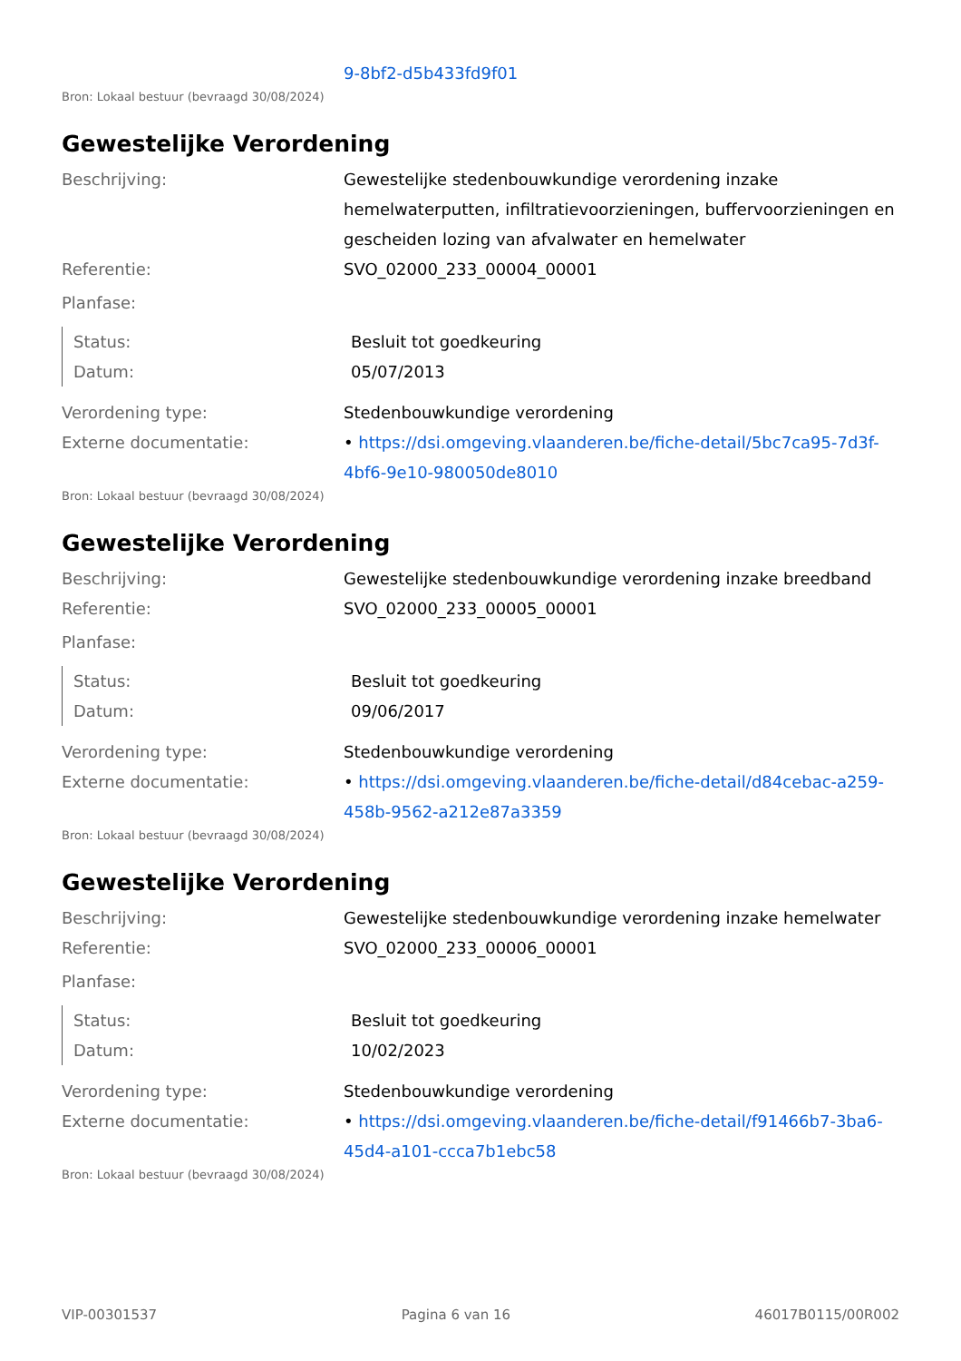9-8bf2-d5b433fd9f01
Bron: Lokaal bestuur (bevraagd 30/08/2024)
Gewestelijke Verordening
Beschrijving: Gewestelijke stedenbouwkundige verordening inzake hemelwaterputten, infiltratievoorzieningen, buffervoorzieningen en gescheiden lozing van afvalwater en hemelwater
Referentie: SVO_02000_233_00004_00001
Planfase:
Status: Besluit tot goedkeuring
Datum: 05/07/2013
Verordening type: Stedenbouwkundige verordening
Externe documentatie: • https://dsi.omgeving.vlaanderen.be/fiche-detail/5bc7ca95-7d3f-4bf6-9e10-980050de8010
Bron: Lokaal bestuur (bevraagd 30/08/2024)
Gewestelijke Verordening
Beschrijving: Gewestelijke stedenbouwkundige verordening inzake breedband
Referentie: SVO_02000_233_00005_00001
Planfase:
Status: Besluit tot goedkeuring
Datum: 09/06/2017
Verordening type: Stedenbouwkundige verordening
Externe documentatie: • https://dsi.omgeving.vlaanderen.be/fiche-detail/d84cebac-a259-458b-9562-a212e87a3359
Bron: Lokaal bestuur (bevraagd 30/08/2024)
Gewestelijke Verordening
Beschrijving: Gewestelijke stedenbouwkundige verordening inzake hemelwater
Referentie: SVO_02000_233_00006_00001
Planfase:
Status: Besluit tot goedkeuring
Datum: 10/02/2023
Verordening type: Stedenbouwkundige verordening
Externe documentatie: • https://dsi.omgeving.vlaanderen.be/fiche-detail/f91466b7-3ba6-45d4-a101-ccca7b1ebc58
Bron: Lokaal bestuur (bevraagd 30/08/2024)
VIP-00301537 Pagina 6 van 16 46017B0115/00R002